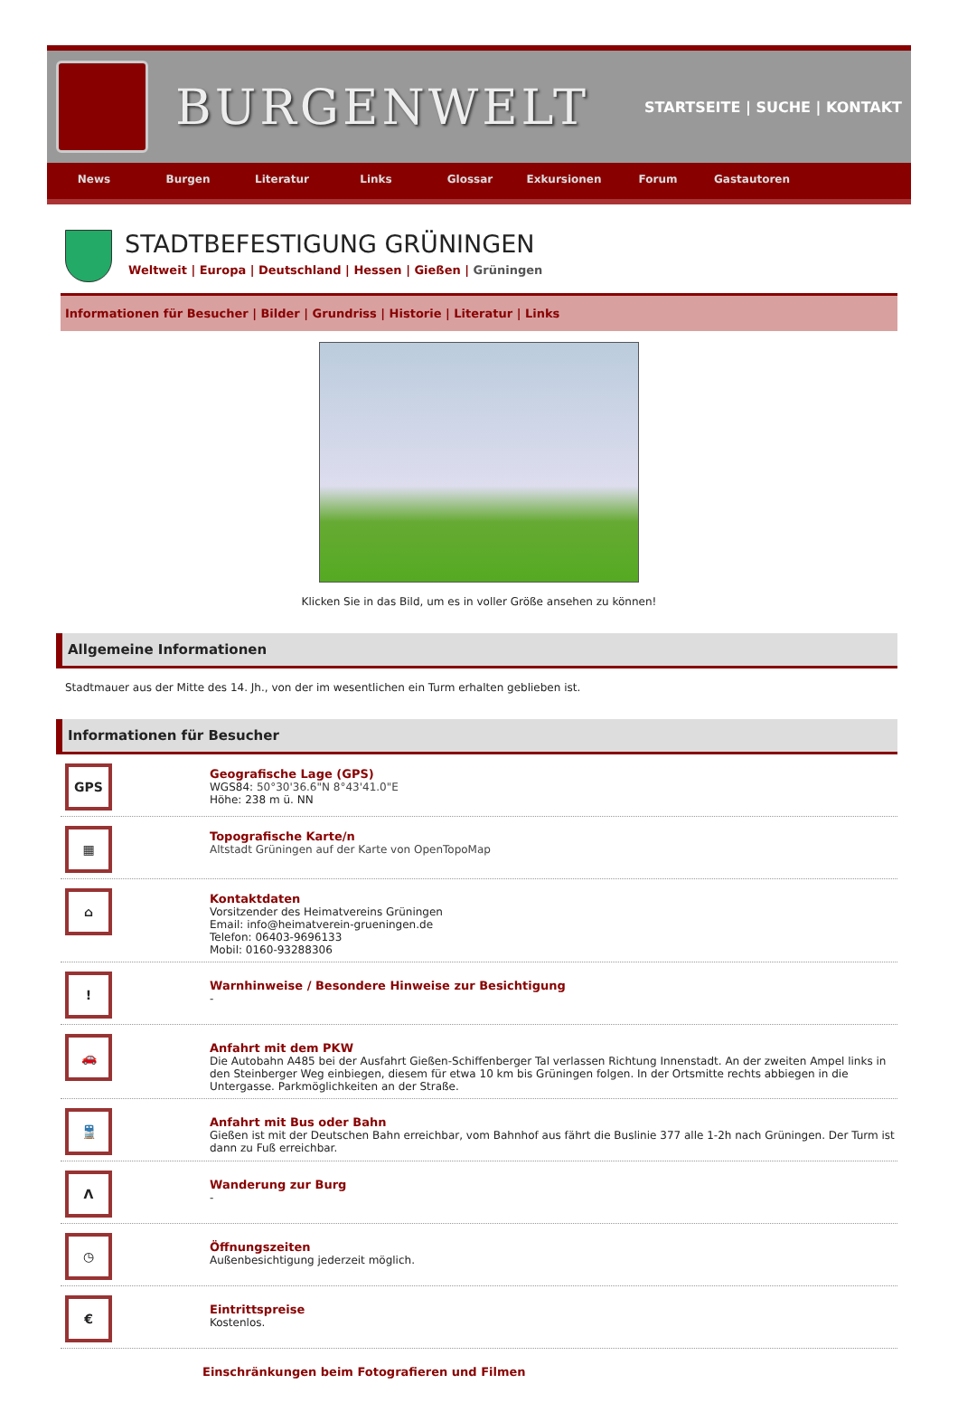BURGENWELT
STARTSEITE | SUCHE | KONTAKT
News Burgen Literatur Links Glossar Exkursionen Forum Gastautoren
STADTBEFESTIGUNG GRÜNINGEN
Weltweit | Europa | Deutschland | Hessen | Gießen | Grüningen
Informationen für Besucher | Bilder | Grundriss | Historie | Literatur | Links
Klicken Sie in das Bild, um es in voller Größe ansehen zu können!
Allgemeine Informationen
Stadtmauer aus der Mitte des 14. Jh., von der im wesentlichen ein Turm erhalten geblieben ist.
Informationen für Besucher
GPS
Geografische Lage (GPS)
WGS84: 50°30'36.6"N 8°43'41.0"E
Höhe: 238 m ü. NN
▦
Topografische Karte/n
Altstadt Grüningen auf der Karte von OpenTopoMap
⌂
Kontaktdaten
Vorsitzender des Heimatvereins Grüningen
Email: info@heimatverein-grueningen.de
Telefon: 06403-9696133
Mobil: 0160-93288306
!
Warnhinweise / Besondere Hinweise zur Besichtigung
-
🚗
Anfahrt mit dem PKW
Die Autobahn A485 bei der Ausfahrt Gießen-Schiffenberger Tal verlassen Richtung Innenstadt. An der zweiten Ampel links in den Steinberger Weg einbiegen, diesem für etwa 10 km bis Grüningen folgen. In der Ortsmitte rechts abbiegen in die Untergasse. Parkmöglichkeiten an der Straße.
🚆
Anfahrt mit Bus oder Bahn
Gießen ist mit der Deutschen Bahn erreichbar, vom Bahnhof aus fährt die Buslinie 377 alle 1-2h nach Grüningen. Der Turm ist dann zu Fuß erreichbar.
Λ
Wanderung zur Burg
-
◷
Öffnungszeiten
Außenbesichtigung jederzeit möglich.
€
Eintrittspreise
Kostenlos.
Einschränkungen beim Fotografieren und Filmen